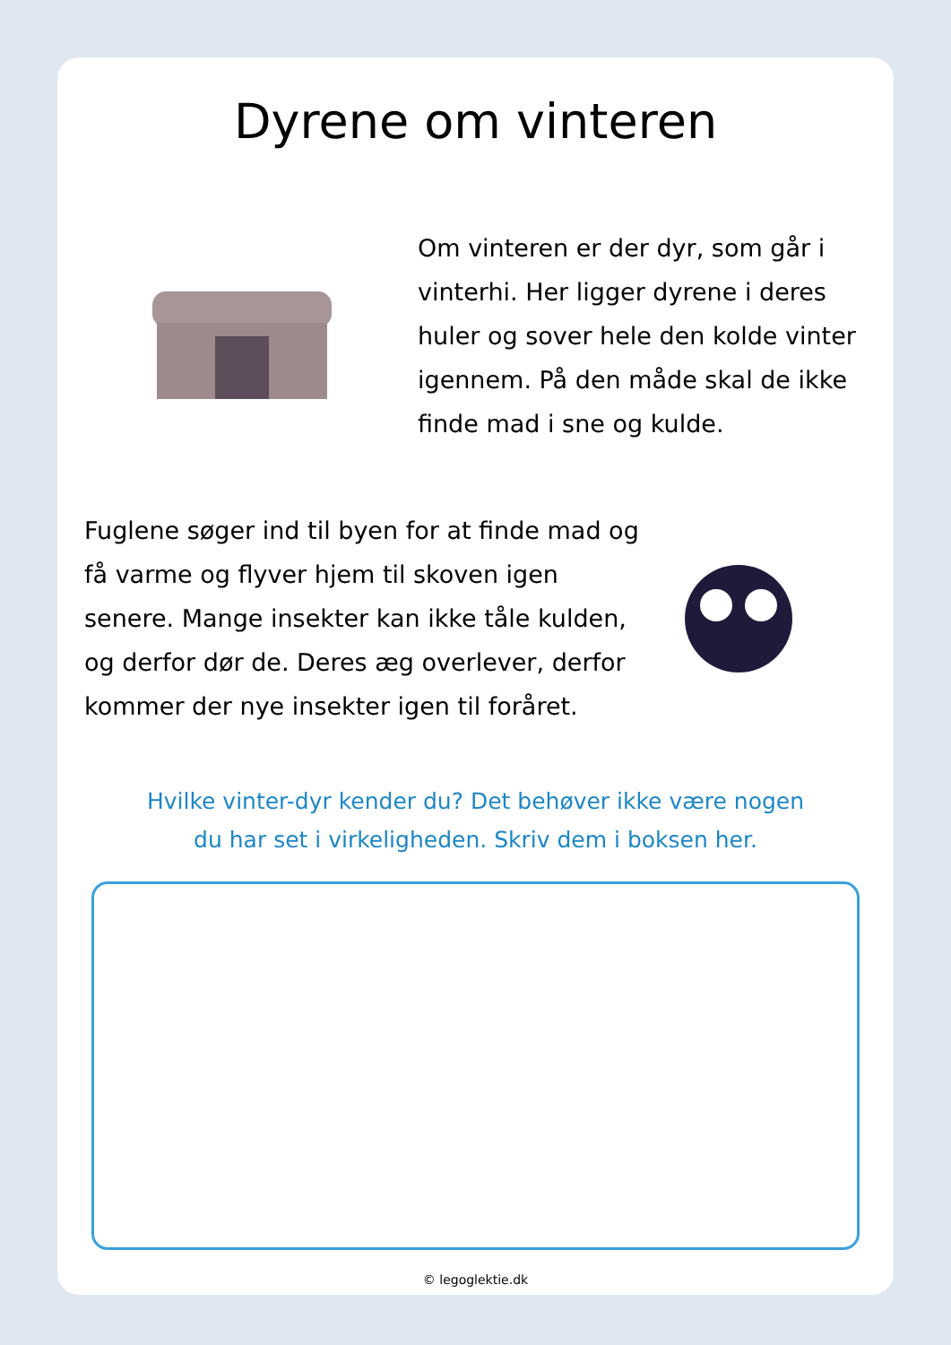Dyrene om vinteren
Om vinteren er der dyr, som går i vinterhi. Her ligger dyrene i deres huler og sover hele den kolde vinter igennem. På den måde skal de ikke finde mad i sne og kulde.
Fuglene søger ind til byen for at finde mad og få varme og flyver hjem til skoven igen senere. Mange insekter kan ikke tåle kulden, og derfor dør de. Deres æg overlever, derfor kommer der nye insekter igen til foråret.
Hvilke vinter-dyr kender du? Det behøver ikke være nogen
du har set i virkeligheden. Skriv dem i boksen her.
© legoglektie.dk